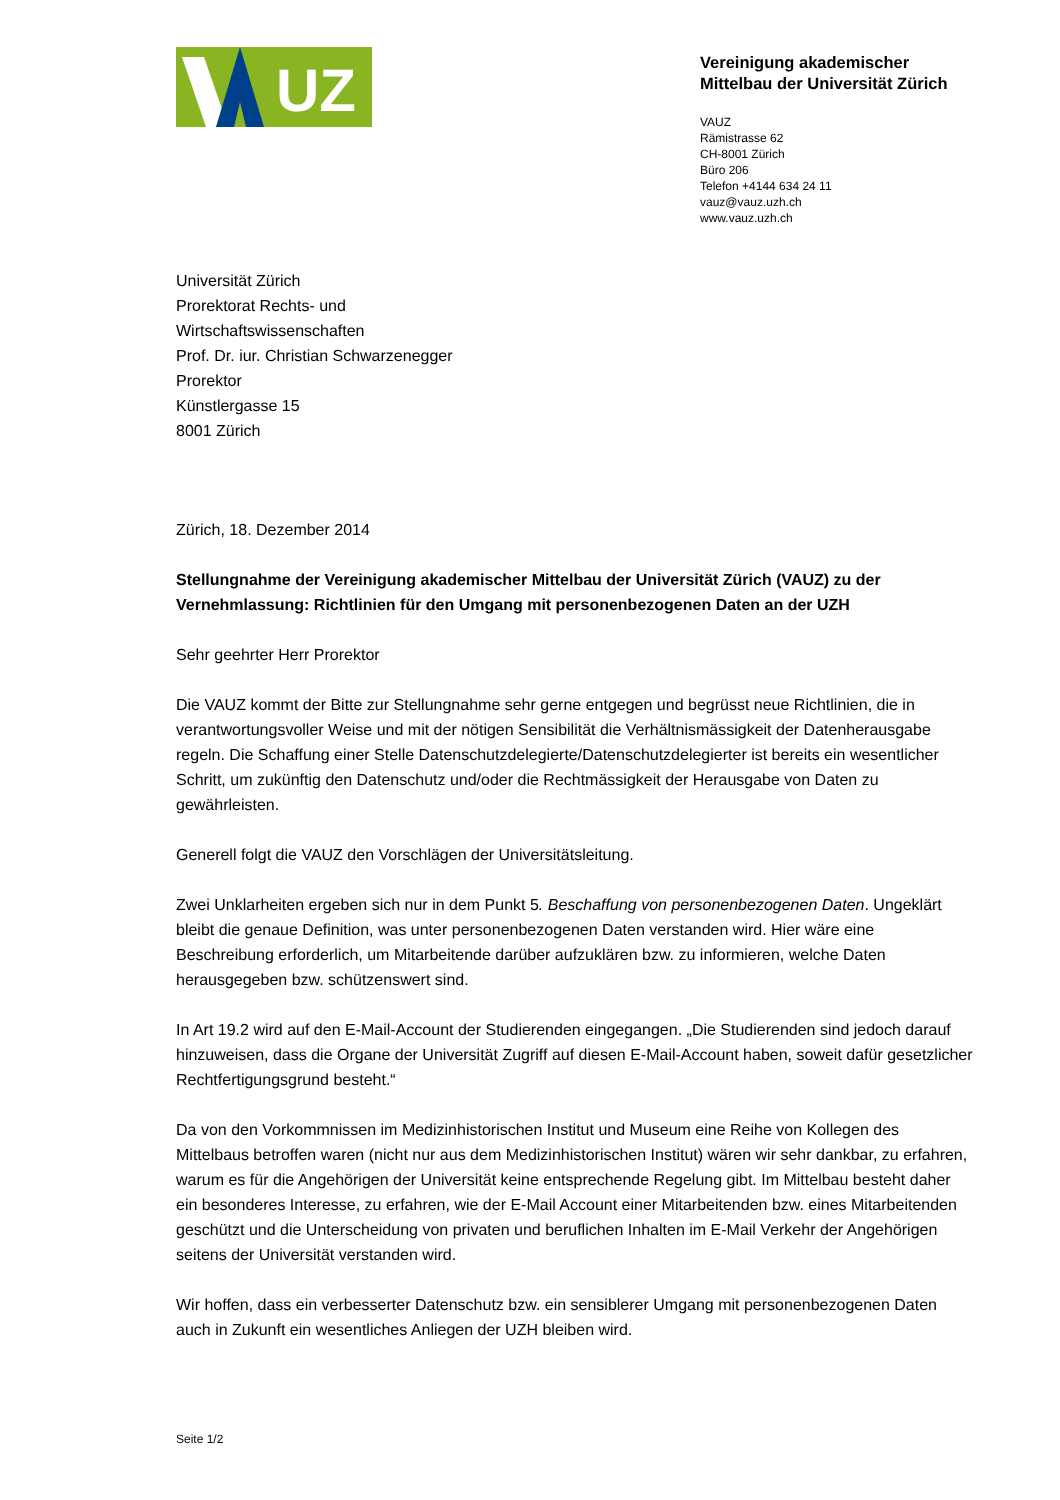UZ
Vereinigung akademischer
Mittelbau der Universität Zürich
VAUZ
Rämistrasse 62
CH-8001 Zürich
Büro 206
Telefon +4144 634 24 11
vauz@vauz.uzh.ch
www.vauz.uzh.ch
Universität Zürich
Prorektorat Rechts- und
Wirtschaftswissenschaften
Prof. Dr. iur. Christian Schwarzenegger
Prorektor
Künstlergasse 15
8001 Zürich
Zürich, 18. Dezember 2014
Stellungnahme der Vereinigung akademischer Mittelbau der Universität Zürich (VAUZ) zu der Vernehmlassung: Richtlinien für den Umgang mit personenbezogenen Daten an der UZH
Sehr geehrter Herr Prorektor
Die VAUZ kommt der Bitte zur Stellungnahme sehr gerne entgegen und begrüsst neue Richtlinien, die in verantwortungsvoller Weise und mit der nötigen Sensibilität die Verhältnismässigkeit der Datenherausgabe regeln. Die Schaffung einer Stelle Datenschutzdelegierte/Datenschutzdelegierter ist bereits ein wesentlicher Schritt, um zukünftig den Datenschutz und/oder die Rechtmässigkeit der Herausgabe von Daten zu gewährleisten.
Generell folgt die VAUZ den Vorschlägen der Universitätsleitung.
Zwei Unklarheiten ergeben sich nur in dem Punkt 5. Beschaffung von personenbezogenen Daten. Ungeklärt bleibt die genaue Definition, was unter personenbezogenen Daten verstanden wird. Hier wäre eine Beschreibung erforderlich, um Mitarbeitende darüber aufzuklären bzw. zu informieren, welche Daten herausgegeben bzw. schützenswert sind.
In Art 19.2 wird auf den E-Mail-Account der Studierenden eingegangen. „Die Studierenden sind jedoch darauf hinzuweisen, dass die Organe der Universität Zugriff auf diesen E-Mail-Account haben, soweit dafür gesetzlicher Rechtfertigungsgrund besteht.“
Da von den Vorkommnissen im Medizinhistorischen Institut und Museum eine Reihe von Kollegen des Mittelbaus betroffen waren (nicht nur aus dem Medizinhistorischen Institut) wären wir sehr dankbar, zu erfahren, warum es für die Angehörigen der Universität keine entsprechende Regelung gibt. Im Mittelbau besteht daher ein besonderes Interesse, zu erfahren, wie der E-Mail Account einer Mitarbeitenden bzw. eines Mitarbeitenden geschützt und die Unterscheidung von privaten und beruflichen Inhalten im E-Mail Verkehr der Angehörigen seitens der Universität verstanden wird.
Wir hoffen, dass ein verbesserter Datenschutz bzw. ein sensiblerer Umgang mit personenbezogenen Daten auch in Zukunft ein wesentliches Anliegen der UZH bleiben wird.
Seite 1/2